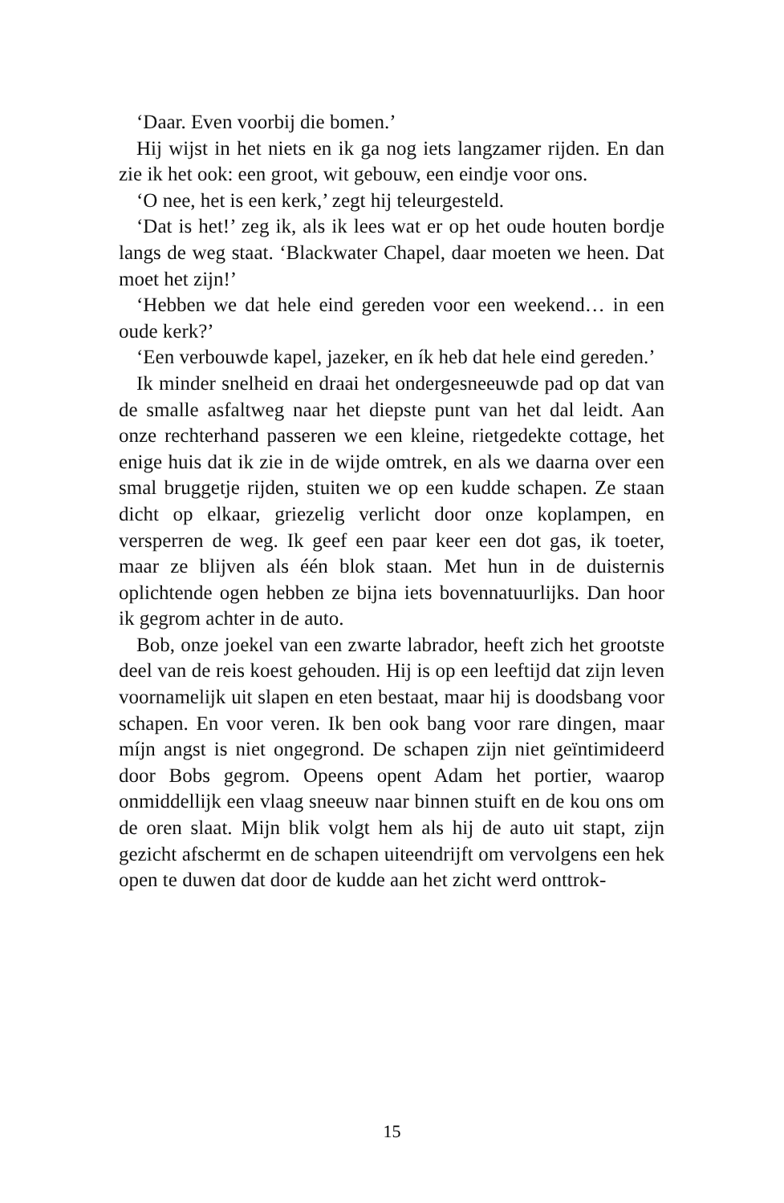‘Daar. Even voorbij die bomen.’
Hij wijst in het niets en ik ga nog iets langzamer rijden. En dan zie ik het ook: een groot, wit gebouw, een eindje voor ons.
‘O nee, het is een kerk,’ zegt hij teleurgesteld.
‘Dat is het!’ zeg ik, als ik lees wat er op het oude houten bordje langs de weg staat. ‘Blackwater Chapel, daar moeten we heen. Dat moet het zijn!’
‘Hebben we dat hele eind gereden voor een weekend… in een oude kerk?’
‘Een verbouwde kapel, jazeker, en ík heb dat hele eind gereden.’
Ik minder snelheid en draai het ondergesneeuwde pad op dat van de smalle asfaltweg naar het diepste punt van het dal leidt. Aan onze rechterhand passeren we een kleine, rietgedekte cottage, het enige huis dat ik zie in de wijde omtrek, en als we daarna over een smal bruggetje rijden, stuiten we op een kudde schapen. Ze staan dicht op elkaar, griezelig verlicht door onze koplampen, en versperren de weg. Ik geef een paar keer een dot gas, ik toeter, maar ze blijven als één blok staan. Met hun in de duisternis oplichtende ogen hebben ze bijna iets bovennatuurlijks. Dan hoor ik gegrom achter in de auto.
Bob, onze joekel van een zwarte labrador, heeft zich het grootste deel van de reis koest gehouden. Hij is op een leeftijd dat zijn leven voornamelijk uit slapen en eten bestaat, maar hij is doodsbang voor schapen. En voor veren. Ik ben ook bang voor rare dingen, maar míjn angst is niet ongegrond. De schapen zijn niet geïntimideerd door Bobs gegrom. Opeens opent Adam het portier, waarop onmiddellijk een vlaag sneeuw naar binnen stuift en de kou ons om de oren slaat. Mijn blik volgt hem als hij de auto uit stapt, zijn gezicht afschermt en de schapen uiteendrijft om vervolgens een hek open te duwen dat door de kudde aan het zicht werd onttrok-
15